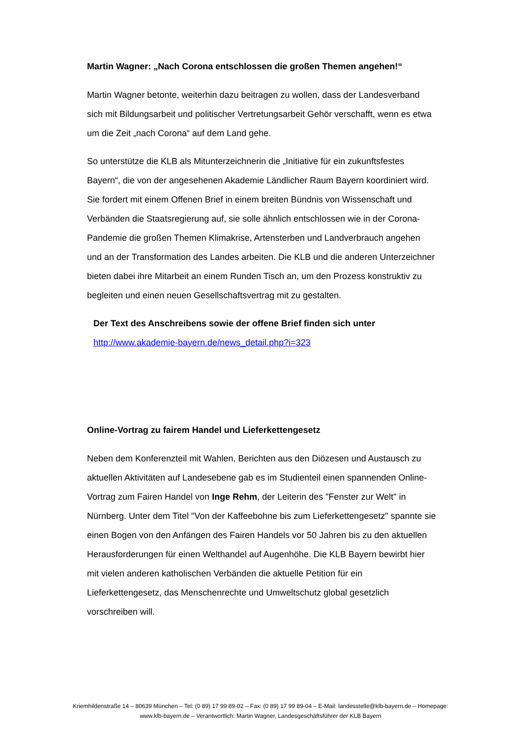Martin Wagner: „Nach Corona entschlossen die großen Themen angehen!“
Martin Wagner betonte, weiterhin dazu beitragen zu wollen, dass der Landesverband sich mit Bildungsarbeit und politischer Vertretungsarbeit Gehör verschafft, wenn es etwa um die Zeit „nach Corona“ auf dem Land gehe.
So unterstütze die KLB als Mitunterzeichnerin die „Initiative für ein zukunftsfestes Bayern“, die von der angesehenen Akademie Ländlicher Raum Bayern koordiniert wird. Sie fordert mit einem Offenen Brief in einem breiten Bündnis von Wissenschaft und Verbänden die Staatsregierung auf, sie solle ähnlich entschlossen wie in der Corona-Pandemie die großen Themen Klimakrise, Artensterben und Landverbrauch angehen und an der Transformation des Landes arbeiten. Die KLB und die anderen Unterzeichner bieten dabei ihre Mitarbeit an einem Runden Tisch an, um den Prozess konstruktiv zu begleiten und einen neuen Gesellschaftsvertrag mit zu gestalten.
Der Text des Anschreibens sowie der offene Brief finden sich unter
http://www.akademie-bayern.de/news_detail.php?i=323
Online-Vortrag zu fairem Handel und Lieferkettengesetz
Neben dem Konferenzteil mit Wahlen, Berichten aus den Diözesen und Austausch zu aktuellen Aktivitäten auf Landesebene gab es im Studienteil einen spannenden Online-Vortrag zum Fairen Handel von Inge Rehm, der Leiterin des "Fenster zur Welt" in Nürnberg. Unter dem Titel "Von der Kaffeebohne bis zum Lieferkettengesetz" spannte sie einen Bogen von den Anfängen des Fairen Handels vor 50 Jahren bis zu den aktuellen Herausforderungen für einen Welthandel auf Augenhöhe. Die KLB Bayern bewirbt hier mit vielen anderen katholischen Verbänden die aktuelle Petition für ein Lieferkettengesetz, das Menschenrechte und Umweltschutz global gesetzlich vorschreiben will.
Kriemhildenstraße 14 – 80639 München – Tel: (0 89) 17 99 89-02 – Fax: (0 89) 17 99 89-04 – E-Mail: landesstelle@klb-bayern.de – Homepage: www.klb-bayern.de – Verantwortlich: Martin Wagner, Landesgeschäftsführer der KLB Bayern